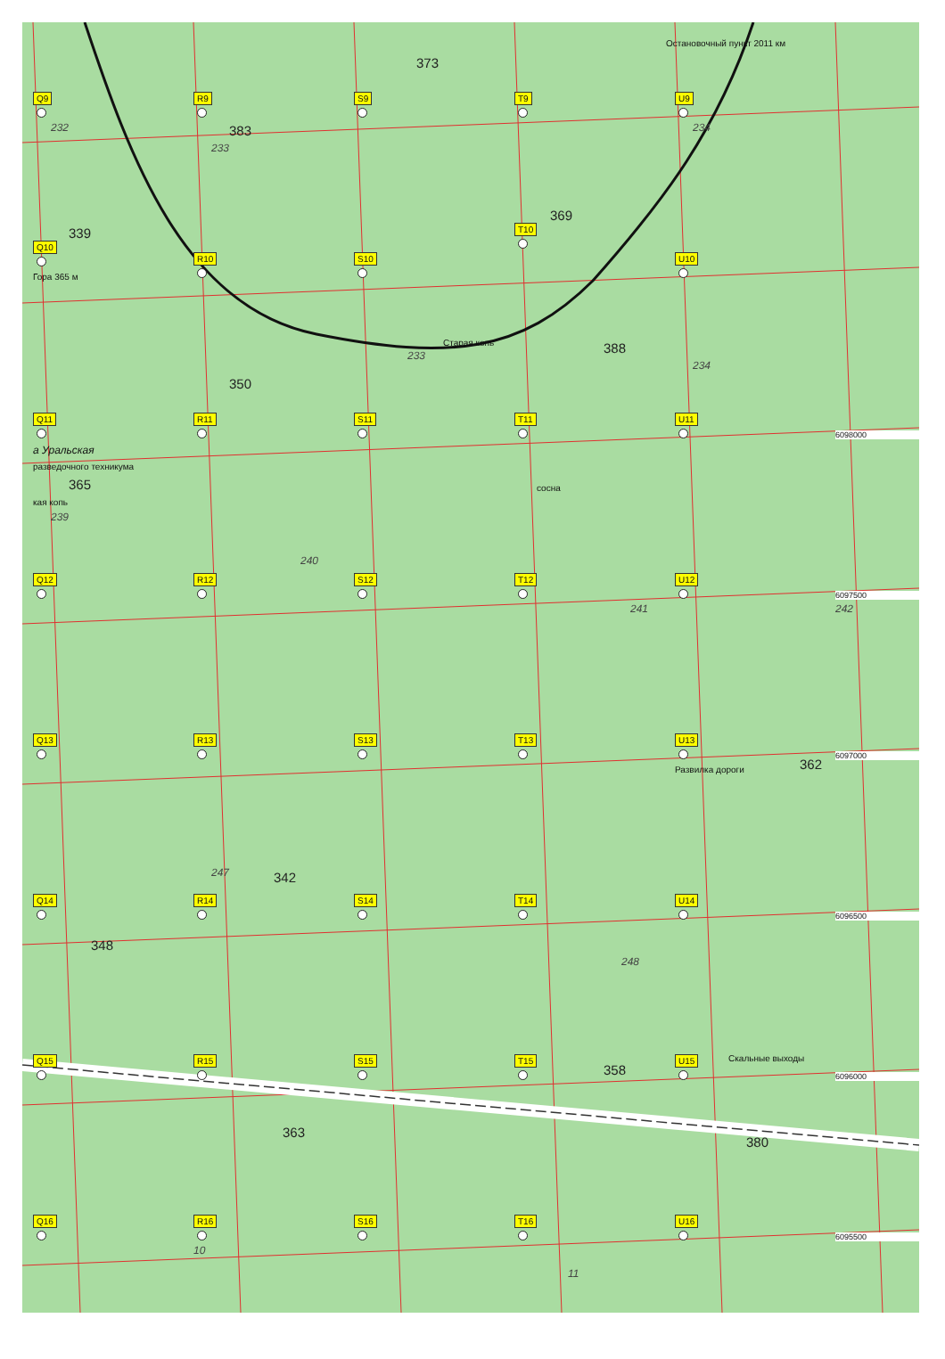Остановочный пункт 2011 км
Q9
232
R9
383
233
S9
373
T9
U9
234
339
Q10
Гора 365 м
R10
350
S10
233
369
T10
Старая копь
U10
388
234
Q11
а Уральская
разведочного техникума
365
кая копь
239
R11
S11
240
T11
сосна
U11
6098000
Q12
R12
S12
T12
241
U12
242
6097500
Q13
R13
247
342
S13
T13
U13
Развилка дороги
362
6097000
Q14
348
R14
S14
T14
U14
248
6096500
Q15
R15
363
S15
T15
358
U15
Скальные выходы
380
6096000
Q16
R16
10
S16
T16
11
U16
6095500